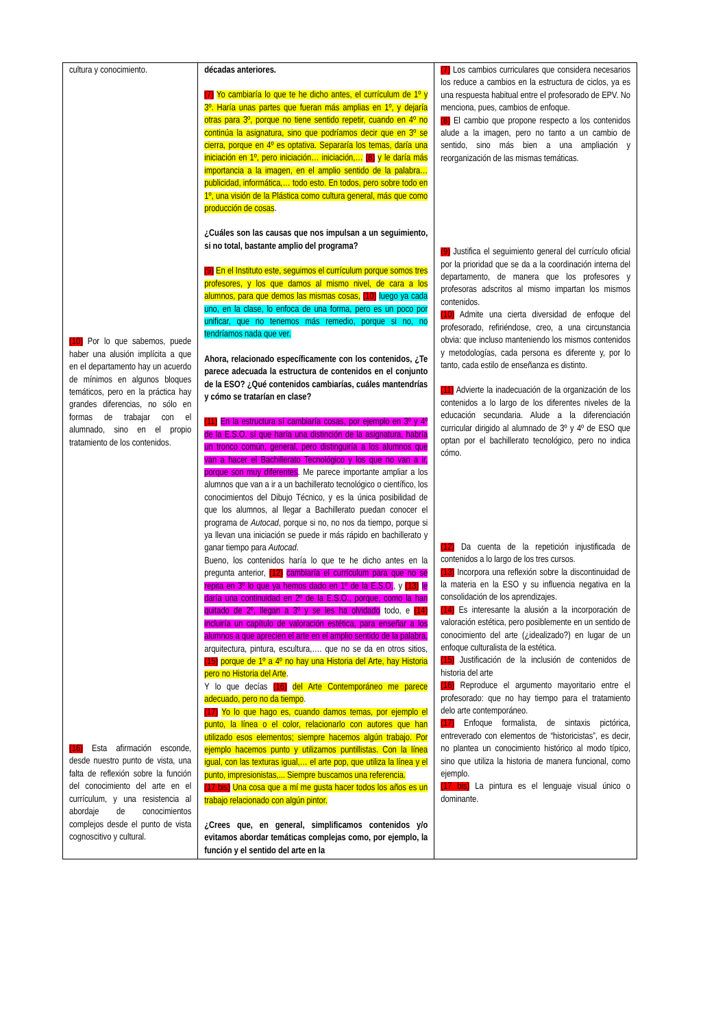| cultura y conocimiento. (10) Por lo que sabemos, puede haber una alusión implícita a que en el departamento hay un acuerdo de mínimos en algunos bloques temáticos, pero en la práctica hay grandes diferencias, no sólo en formas de trabajar con el alumnado, sino en el propio tratamiento de los contenidos. (16) Esta afirmación esconde, desde nuestro punto de vista, una falta de reflexión sobre la función del conocimiento del arte en el currículum, y una resistencia al abordaje de conocimientos complejos desde el punto de vista cognoscitivo y cultural. | décadas anteriores. (7) Yo cambiaría lo que te he dicho antes, el currículum de 1º y 3º. Haría unas partes que fueran más amplias en 1º, y dejaría otras para 3º, porque no tiene sentido repetir, cuando en 4º no continúa la asignatura, sino que podríamos decir que en 3º se cierra, porque en 4º es optativa. Separaría los temas, daría una iniciación en 1º, pero iniciación… iniciación,… (8) y le daría más importancia a la imagen, en el amplio sentido de la palabra… publicidad, informática,… todo esto. En todos, pero sobre todo en 1º, una visión de la Plástica como cultura general, más que como producción de cosas . ¿Cuáles son las causas que nos impulsan a un seguimiento, si no total, bastante amplio del programa? (9) En el Instituto este, seguimos el currículum porque somos tres profesores, y los que damos al mismo nivel, de cara a los alumnos, para que demos las mismas cosas, (10) luego ya cada uno, en la clase, lo enfoca de una forma, pero es un poco por unificar, que no tenemos más remedio, porque si no, no tendríamos nada que ver. Ahora, relacionado específicamente con los contenidos, ¿Te parece adecuada la estructura de contenidos en el conjunto de la ESO? ¿Qué contenidos cambiarías, cuáles mantendrías y cómo se tratarían en clase? (11) En la estructura sí cambiaría cosas, por ejemplo en 3º y 4º de la E.S.O. sí que haría una distinción de la asignatura, habría un tronco común, general, pero distinguiría a los alumnos que van a hacer el Bachillerato Tecnológico y los que no van a ir, porque son muy diferentes . Me parece importante ampliar a los alumnos que van a ir a un bachillerato tecnológico o científico, los conocimientos del Dibujo Técnico, y es la única posibilidad de que los alumnos, al llegar a Bachillerato puedan conocer el programa de Autocad , porque si no, no nos da tiempo, porque si ya llevan una iniciación se puede ir más rápido en bachillerato y ganar tiempo para Autocad . Bueno, los contenidos haría lo que te he dicho antes en la pregunta anterior, (12) cambiaría el currículum para que no se repita en 3º lo que ya hemos dado en 1º de la E.S.O. , y (13) le daría una continuidad en 2º de la E.S.O., porque, como la han quitado de 2º, llegan a 3º y se les ha olvidado todo, e (14) incluiría un capítulo de valoración estética, para enseñar a los alumnos a que aprecien el arte en el amplio sentido de la palabra, arquitectura, pintura, escultura,…. que no se da en otros sitios, (15) porque de 1º a 4º no hay una Historia del Arte, hay Historia pero no Historia del Arte . Y lo que decías (16) del Arte Contemporáneo me parece adecuado, pero no da tiempo . (17) Yo lo que hago es, cuando damos temas, por ejemplo el punto, la línea o el color, relacionarlo con autores que han utilizado esos elementos; siempre hacemos algún trabajo. Por ejemplo hacemos punto y utilizamos puntillistas. Con la línea igual, con las texturas igual,… el arte pop, que utiliza la línea y el punto, impresionistas,... Siempre buscamos una referencia. (17 bis) Una cosa que a mí me gusta hacer todos los años es un trabajo relacionado con algún pintor. ¿Crees que, en general, simplificamos contenidos y/o evitamos abordar temáticas complejas como, por ejemplo, la función y el sentido del arte en la | (7) Los cambios curriculares que considera necesarios los reduce a cambios en la estructura de ciclos, ya es una respuesta habitual entre el profesorado de EPV. No menciona, pues, cambios de enfoque. (8) El cambio que propone respecto a los contenidos alude a la imagen, pero no tanto a un cambio de sentido, sino más bien a una ampliación y reorganización de las mismas temáticas. (9) Justifica el seguimiento general del currículo oficial por la prioridad que se da a la coordinación interna del departamento, de manera que los profesores y profesoras adscritos al mismo impartan los mismos contenidos. (10) Admite una cierta diversidad de enfoque del profesorado, refiriéndose, creo, a una circunstancia obvia: que incluso manteniendo los mismos contenidos y metodologías, cada persona es diferente y, por lo tanto, cada estilo de enseñanza es distinto. (11) Advierte la inadecuación de la organización de los contenidos a lo largo de los diferentes niveles de la educación secundaria. Alude a la diferenciación curricular dirigido al alumnado de 3º y 4º de ESO que optan por el bachillerato tecnológico, pero no indica cómo. (12) Da cuenta de la repetición injustificada de contenidos a lo largo de los tres cursos. (13) Incorpora una reflexión sobre la discontinuidad de la materia en la ESO y su influencia negativa en la consolidación de los aprendizajes. (14) Es interesante la alusión a la incorporación de valoración estética, pero posiblemente en un sentido de conocimiento del arte (¿idealizado?) en lugar de un enfoque culturalista de la estética. (15) Justificación de la inclusión de contenidos de historia del arte (16) Reproduce el argumento mayoritario entre el profesorado: que no hay tiempo para el tratamiento delo arte contemporáneo. (17) Enfoque formalista, de sintaxis pictórica, entreverado con elementos de “historicistas”, es decir, no plantea un conocimiento histórico al modo típico, sino que utiliza la historia de manera funcional, como ejemplo. (17 bis) La pintura es el lenguaje visual único o dominante. |